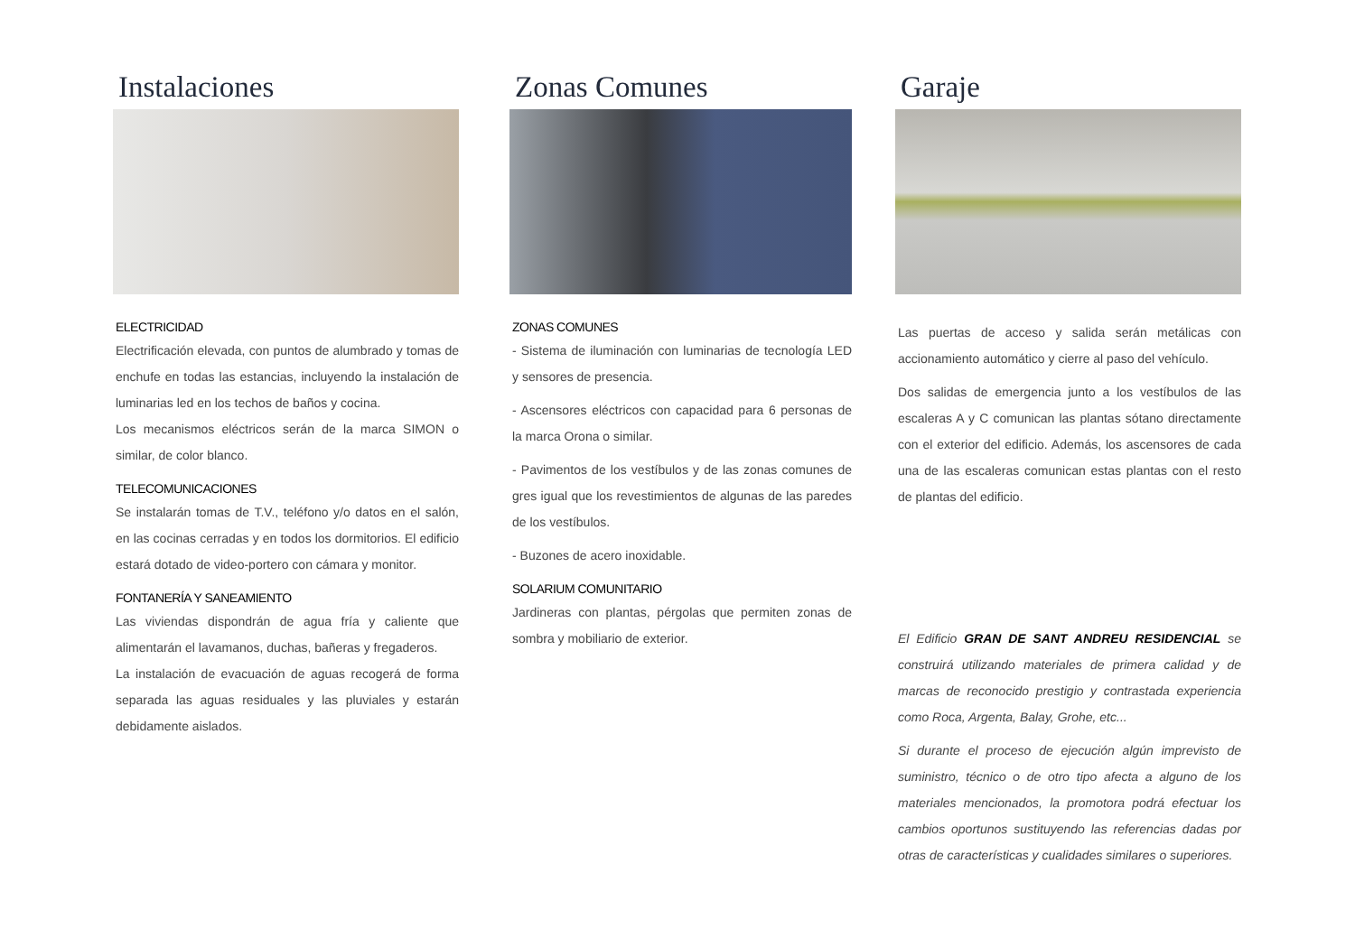Instalaciones
ELECTRICIDAD
Electrificación elevada, con puntos de alumbrado y tomas de enchufe en todas las estancias, incluyendo la instalación de luminarias led en los techos de baños y cocina.
Los mecanismos eléctricos serán de la marca SIMON o similar, de color blanco.
TELECOMUNICACIONES
Se instalarán tomas de T.V., teléfono y/o datos en el salón, en las cocinas cerradas y en todos los dormitorios. El edificio estará dotado de video-portero con cámara y monitor.
FONTANERÍA Y SANEAMIENTO
Las viviendas dispondrán de agua fría y caliente que alimentarán el lavamanos, duchas, bañeras y fregaderos.
La instalación de evacuación de aguas recogerá de forma separada las aguas residuales y las pluviales y estarán debidamente aislados.
Zonas Comunes
ZONAS COMUNES
- Sistema de iluminación con luminarias de tecnología LED y sensores de presencia.
- Ascensores eléctricos con capacidad para 6 personas de la marca Orona o similar.
- Pavimentos de los vestíbulos y de las zonas comunes de gres igual que los revestimientos de algunas de las paredes de los vestíbulos.
- Buzones de acero inoxidable.
SOLARIUM COMUNITARIO
Jardineras con plantas, pérgolas que permiten zonas de sombra y mobiliario de exterior.
Garaje
Las puertas de acceso y salida serán metálicas con accionamiento automático y cierre al paso del vehículo.
Dos salidas de emergencia junto a los vestíbulos de las escaleras A y C comunican las plantas sótano directamente con el exterior del edificio. Además, los ascensores de cada una de las escaleras comunican estas plantas con el resto de plantas del edificio.
El Edificio GRAN DE SANT ANDREU RESIDENCIAL se construirá utilizando materiales de primera calidad y de marcas de reconocido prestigio y contrastada experiencia como Roca, Argenta, Balay, Grohe, etc...
Si durante el proceso de ejecución algún imprevisto de suministro, técnico o de otro tipo afecta a alguno de los materiales mencionados, la promotora podrá efectuar los cambios oportunos sustituyendo las referencias dadas por otras de características y cualidades similares o superiores.